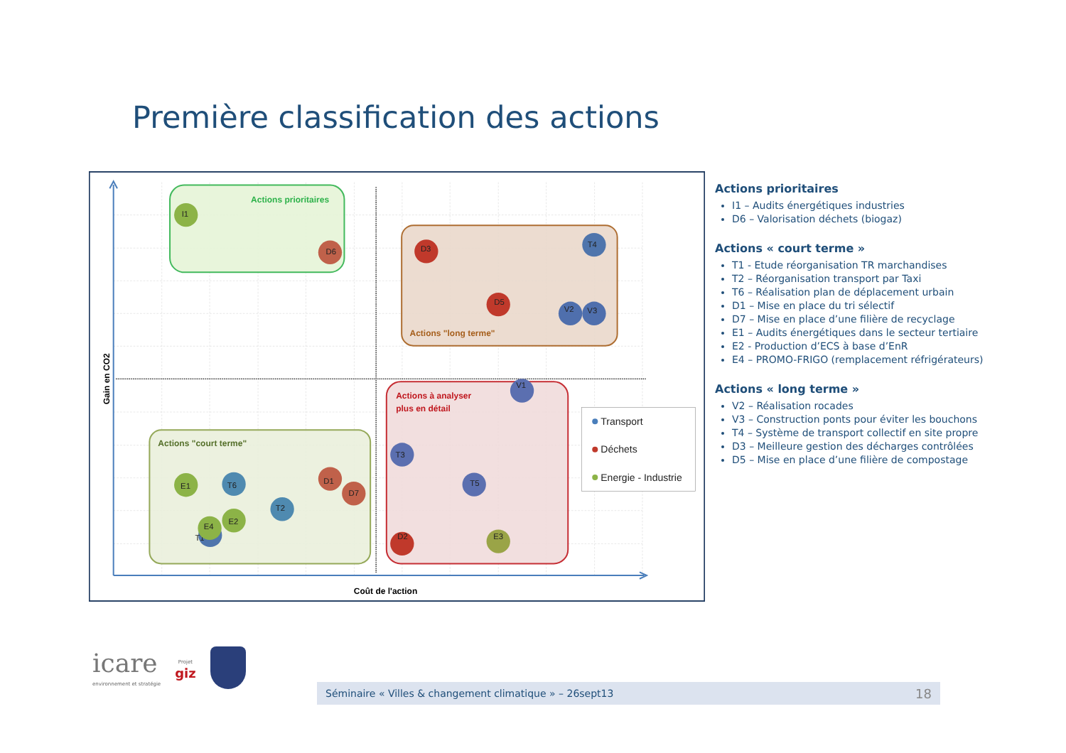Première classification des actions
Actions prioritaires
Actions "long terme"
Actions à analyser
plus en détail
Actions "court terme"
I1
D6
D3
T4
D5
V2
V3
V1
T3
T5
D2
E3
E1
T6
D1
D7
T2
T1
E4
E2
Transport
Déchets
Energie - Industrie
Gain en CO2
Coût de l'action
Actions prioritaires
I1 – Audits énergétiques industries
D6 – Valorisation déchets (biogaz)
Actions « court terme »
T1 - Etude réorganisation TR marchandises
T2 – Réorganisation transport par Taxi
T6 – Réalisation plan de déplacement urbain
D1 – Mise en place du tri sélectif
D7 – Mise en place d’une filière de recyclage
E1 – Audits énergétiques dans le secteur tertiaire
E2 - Production d’ECS à base d’EnR
E4 – PROMO-FRIGO (remplacement réfrigérateurs)
Actions « long terme »
V2 – Réalisation rocades
V3 – Construction ponts pour éviter les bouchons
T4 – Système de transport collectif en site propre
D3 – Meilleure gestion des décharges contrôlées
D5 – Mise en place d’une filière de compostage
icare
environnement et stratégie
Projet
giz
Séminaire « Villes & changement climatique » – 26sept13 18